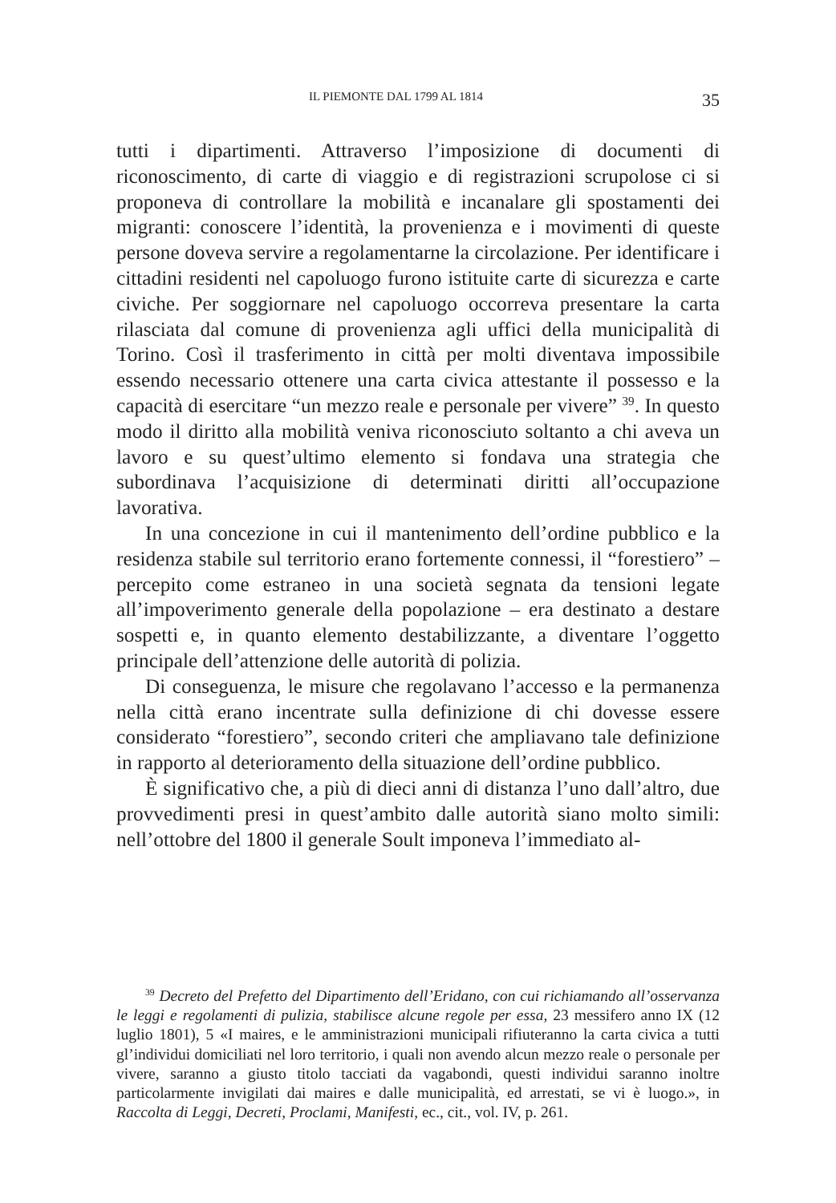IL PIEMONTE DAL 1799 AL 1814 35
tutti i dipartimenti. Attraverso l’imposizione di documenti di riconoscimento, di carte di viaggio e di registrazioni scrupolose ci si proponeva di controllare la mobilità e incanalare gli spostamenti dei migranti: conoscere l’identità, la provenienza e i movimenti di queste persone doveva servire a regolamentarne la circolazione. Per identificare i cittadini residenti nel capoluogo furono istituite carte di sicurezza e carte civiche. Per soggiornare nel capoluogo occorreva presentare la carta rilasciata dal comune di provenienza agli uffici della municipalità di Torino. Così il trasferimento in città per molti diventava impossibile essendo necessario ottenere una carta civica attestante il possesso e la capacità di esercitare “un mezzo reale e personale per vivere” <sup>39</sup>. In questo modo il diritto alla mobilità veniva riconosciuto soltanto a chi aveva un lavoro e su quest’ultimo elemento si fondava una strategia che subordinava l’acquisizione di determinati diritti all’occupazione lavorativa.
In una concezione in cui il mantenimento dell’ordine pubblico e la residenza stabile sul territorio erano fortemente connessi, il “forestiero” – percepito come estraneo in una società segnata da tensioni legate all’impoverimento generale della popolazione – era destinato a destare sospetti e, in quanto elemento destabilizzante, a diventare l’oggetto principale dell’attenzione delle autorità di polizia.
Di conseguenza, le misure che regolavano l’accesso e la permanenza nella città erano incentrate sulla definizione di chi dovesse essere considerato “forestiero”, secondo criteri che ampliavano tale definizione in rapporto al deterioramento della situazione dell’ordine pubblico.
È significativo che, a più di dieci anni di distanza l’uno dall’altro, due provvedimenti presi in quest’ambito dalle autorità siano molto simili: nell’ottobre del 1800 il generale Soult imponeva l’immediato al-
<sup>39</sup> Decreto del Prefetto del Dipartimento dell’Eridano, con cui richiamando all’osservanza le leggi e regolamenti di pulizia, stabilisce alcune regole per essa, 23 messifero anno IX (12 luglio 1801), 5 «I maires, e le amministrazioni municipali rifiuteranno la carta civica a tutti gl’individui domiciliati nel loro territorio, i quali non avendo alcun mezzo reale o personale per vivere, saranno a giusto titolo tacciati da vagabondi, questi individui saranno inoltre particolarmente invigilati dai maires e dalle municipalità, ed arrestati, se vi è luogo.», in Raccolta di Leggi, Decreti, Proclami, Manifesti, ec., cit., vol. IV, p. 261.